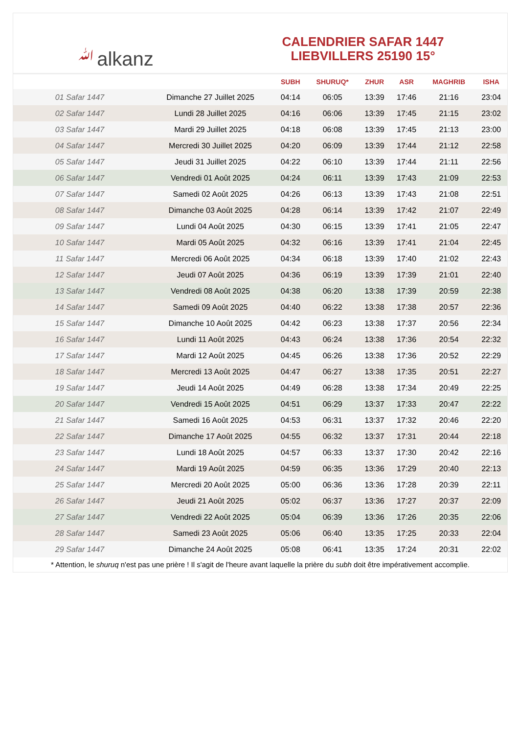ﷲalkanz
CALENDRIER SAFAR 1447
LIEBVILLERS 25190 15°
| | | SUBH | SHURUQ* | ZHUR | ASR | MAGHRIB | ISHA |
| --- | --- | --- | --- | --- | --- | --- | --- |
| 01 Safar 1447 | Dimanche 27 Juillet 2025 | 04:14 | 06:05 | 13:39 | 17:46 | 21:16 | 23:04 |
| 02 Safar 1447 | Lundi 28 Juillet 2025 | 04:16 | 06:06 | 13:39 | 17:45 | 21:15 | 23:02 |
| 03 Safar 1447 | Mardi 29 Juillet 2025 | 04:18 | 06:08 | 13:39 | 17:45 | 21:13 | 23:00 |
| 04 Safar 1447 | Mercredi 30 Juillet 2025 | 04:20 | 06:09 | 13:39 | 17:44 | 21:12 | 22:58 |
| 05 Safar 1447 | Jeudi 31 Juillet 2025 | 04:22 | 06:10 | 13:39 | 17:44 | 21:11 | 22:56 |
| 06 Safar 1447 | Vendredi 01 Août 2025 | 04:24 | 06:11 | 13:39 | 17:43 | 21:09 | 22:53 |
| 07 Safar 1447 | Samedi 02 Août 2025 | 04:26 | 06:13 | 13:39 | 17:43 | 21:08 | 22:51 |
| 08 Safar 1447 | Dimanche 03 Août 2025 | 04:28 | 06:14 | 13:39 | 17:42 | 21:07 | 22:49 |
| 09 Safar 1447 | Lundi 04 Août 2025 | 04:30 | 06:15 | 13:39 | 17:41 | 21:05 | 22:47 |
| 10 Safar 1447 | Mardi 05 Août 2025 | 04:32 | 06:16 | 13:39 | 17:41 | 21:04 | 22:45 |
| 11 Safar 1447 | Mercredi 06 Août 2025 | 04:34 | 06:18 | 13:39 | 17:40 | 21:02 | 22:43 |
| 12 Safar 1447 | Jeudi 07 Août 2025 | 04:36 | 06:19 | 13:39 | 17:39 | 21:01 | 22:40 |
| 13 Safar 1447 | Vendredi 08 Août 2025 | 04:38 | 06:20 | 13:38 | 17:39 | 20:59 | 22:38 |
| 14 Safar 1447 | Samedi 09 Août 2025 | 04:40 | 06:22 | 13:38 | 17:38 | 20:57 | 22:36 |
| 15 Safar 1447 | Dimanche 10 Août 2025 | 04:42 | 06:23 | 13:38 | 17:37 | 20:56 | 22:34 |
| 16 Safar 1447 | Lundi 11 Août 2025 | 04:43 | 06:24 | 13:38 | 17:36 | 20:54 | 22:32 |
| 17 Safar 1447 | Mardi 12 Août 2025 | 04:45 | 06:26 | 13:38 | 17:36 | 20:52 | 22:29 |
| 18 Safar 1447 | Mercredi 13 Août 2025 | 04:47 | 06:27 | 13:38 | 17:35 | 20:51 | 22:27 |
| 19 Safar 1447 | Jeudi 14 Août 2025 | 04:49 | 06:28 | 13:38 | 17:34 | 20:49 | 22:25 |
| 20 Safar 1447 | Vendredi 15 Août 2025 | 04:51 | 06:29 | 13:37 | 17:33 | 20:47 | 22:22 |
| 21 Safar 1447 | Samedi 16 Août 2025 | 04:53 | 06:31 | 13:37 | 17:32 | 20:46 | 22:20 |
| 22 Safar 1447 | Dimanche 17 Août 2025 | 04:55 | 06:32 | 13:37 | 17:31 | 20:44 | 22:18 |
| 23 Safar 1447 | Lundi 18 Août 2025 | 04:57 | 06:33 | 13:37 | 17:30 | 20:42 | 22:16 |
| 24 Safar 1447 | Mardi 19 Août 2025 | 04:59 | 06:35 | 13:36 | 17:29 | 20:40 | 22:13 |
| 25 Safar 1447 | Mercredi 20 Août 2025 | 05:00 | 06:36 | 13:36 | 17:28 | 20:39 | 22:11 |
| 26 Safar 1447 | Jeudi 21 Août 2025 | 05:02 | 06:37 | 13:36 | 17:27 | 20:37 | 22:09 |
| 27 Safar 1447 | Vendredi 22 Août 2025 | 05:04 | 06:39 | 13:36 | 17:26 | 20:35 | 22:06 |
| 28 Safar 1447 | Samedi 23 Août 2025 | 05:06 | 06:40 | 13:35 | 17:25 | 20:33 | 22:04 |
| 29 Safar 1447 | Dimanche 24 Août 2025 | 05:08 | 06:41 | 13:35 | 17:24 | 20:31 | 22:02 |
* Attention, le shuruq n'est pas une prière ! Il s'agit de l'heure avant laquelle la prière du subh doit être impérativement accomplie.